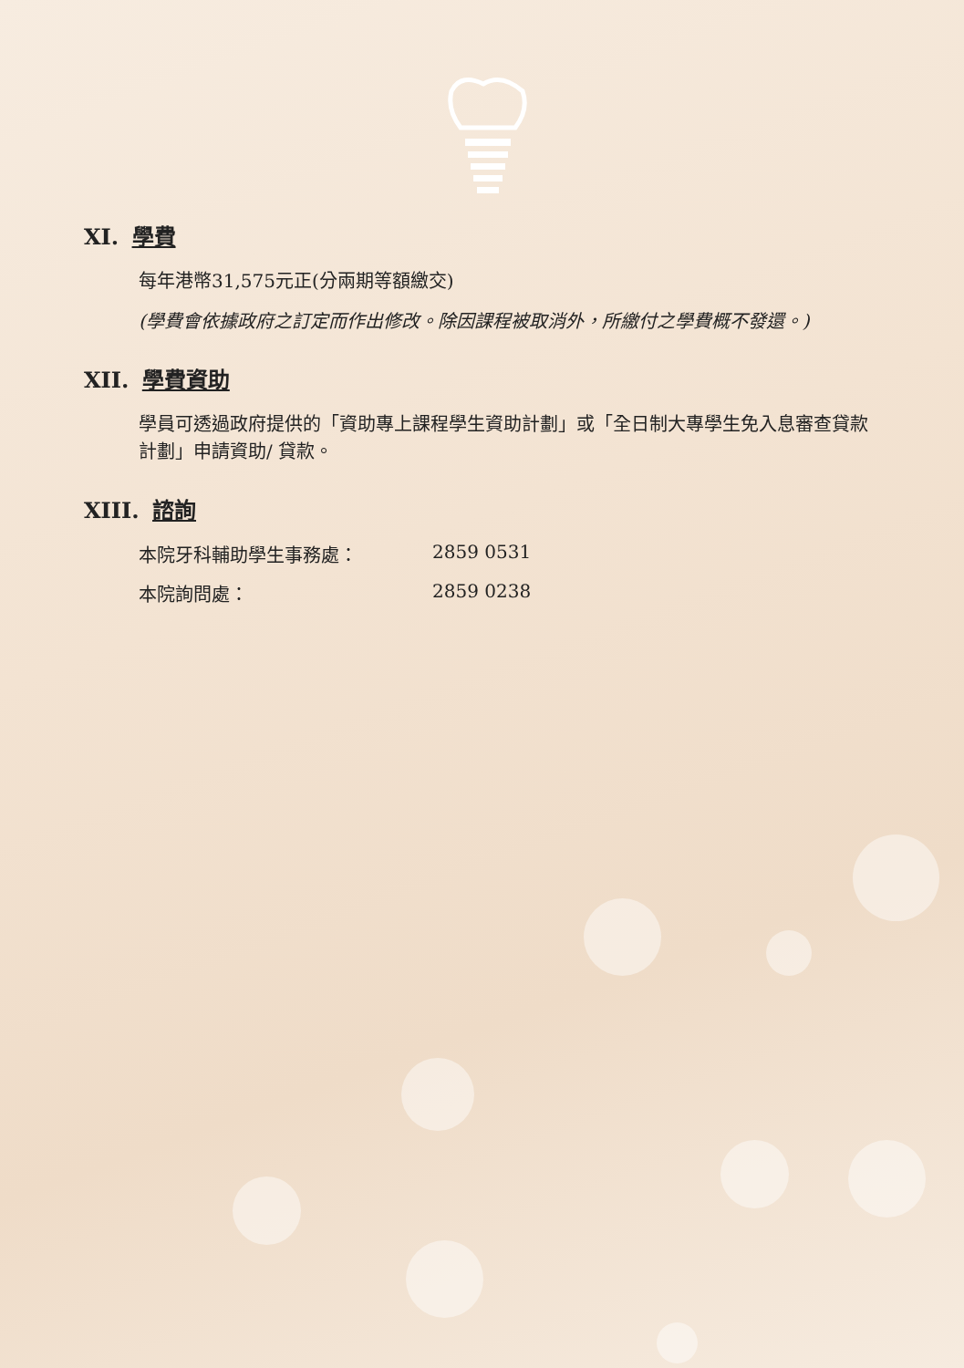XI. 學費
每年港幣31,575元正(分兩期等額繳交)
(學費會依據政府之訂定而作出修改。除因課程被取消外，所繳付之學費概不發還。)
XII. 學費資助
學員可透過政府提供的「資助專上課程學生資助計劃」或「全日制大專學生免入息審查貸款計劃」申請資助/ 貸款。
XIII. 諮詢
本院牙科輔助學生事務處： 2859 0531
本院詢問處： 2859 0238